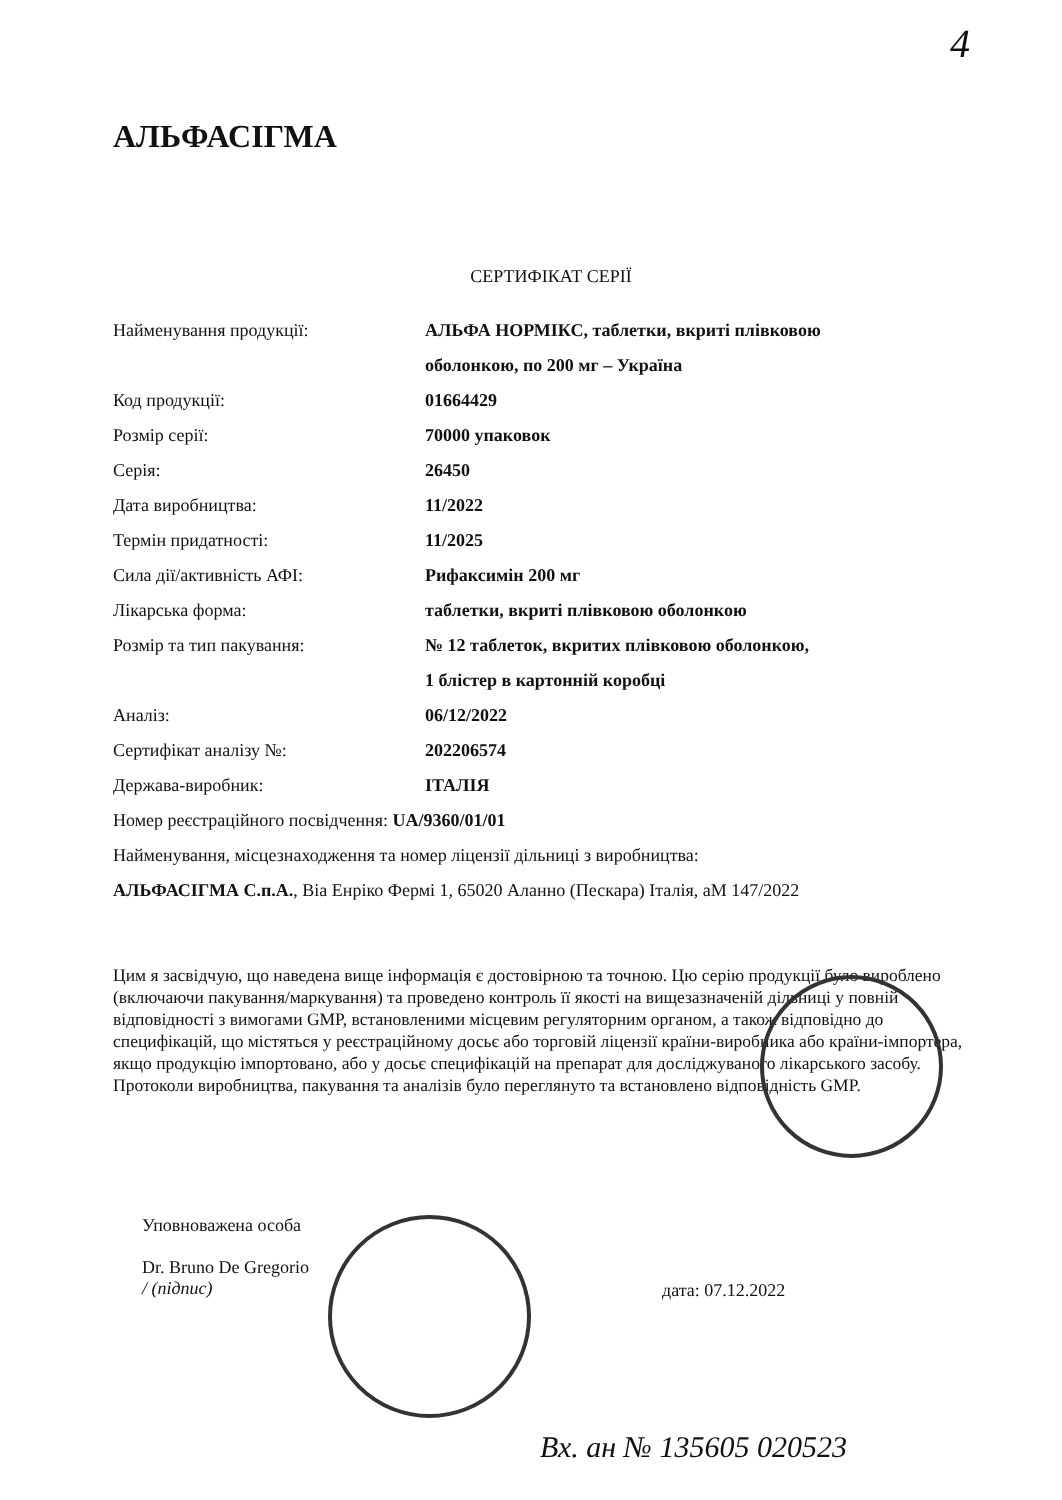4
АЛЬФАСІГМА
СЕРТИФІКАТ СЕРІЇ
| Найменування продукції: | АЛЬФА НОРМІКС, таблетки, вкриті плівковою |
| | оболонкою, по 200 мг – Україна |
| Код продукції: | 01664429 |
| Розмір серії: | 70000 упаковок |
| Серія: | 26450 |
| Дата виробництва: | 11/2022 |
| Термін придатності: | 11/2025 |
| Сила дії/активність АФІ: | Рифаксимін 200 мг |
| Лікарська форма: | таблетки, вкриті плівковою оболонкою |
| Розмір та тип пакування: | № 12 таблеток, вкритих плівковою оболонкою, |
| | 1 блістер в картонній коробці |
| Аналіз: | 06/12/2022 |
| Сертифікат аналізу №: | 202206574 |
| Держава-виробник: | ІТАЛІЯ |
| Номер реєстраційного посвідчення: UA/9360/01/01 | |
| Найменування, місцезнаходження та номер ліцензії дільниці з виробництва: | |
| АЛЬФАСІГМА С.п.А. , Віа Енріко Фермі 1, 65020 Аланно (Пескара) Італія, аМ 147/2022 | |
Цим я засвідчую, що наведена вище інформація є достовірною та точною. Цю серію продукції було вироблено (включаючи пакування/маркування) та проведено контроль її якості на вищезазначеній дільниці у повній відповідності з вимогами GMP, встановленими місцевим регуляторним органом, а також відповідно до специфікацій, що містяться у реєстраційному досьє або торговій ліцензії країни-виробника або країни-імпортера, якщо продукцію імпортовано, або у досьє специфікацій на препарат для досліджуваного лікарського засобу. Протоколи виробництва, пакування та аналізів було переглянуто та встановлено відповідність GMP.
Уповноважена особа
Dr. Bruno De Gregorio
/ (підпис)
дата: 07.12.2022
Вх. ан № 135605 020523